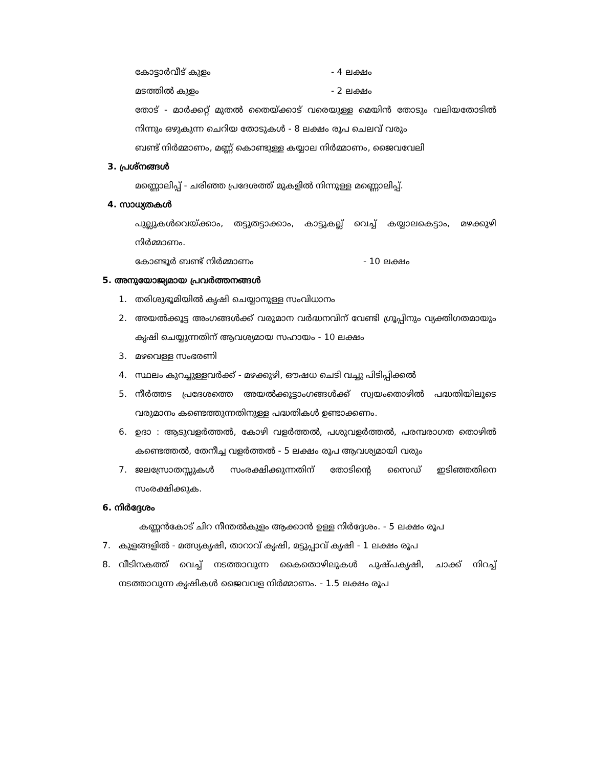കോട്ടാർവീട് കുളം - 4 ലക്ഷം
മടത്തിൽ കുളം - 2 ലക്ഷം
തോട് - മാർക്കറ്റ് മുതൽ തൈയ്ക്കാട് വരെയുള്ള മെയിൻ തോടും വലിയതോടിൽ നിന്നും ഒഴുകുന്ന ചെറിയ തോടുകൾ - 8 ലക്ഷം രൂപ ചെലവ് വരും
ബണ്ട് നിർമ്മാണം, മണ്ണ് കൊണ്ടുള്ള കയ്യാല നിർമ്മാണം, ജൈവവേലി
3. പ്രശ്നങ്ങൾ
മണ്ണൊലിപ്പ് - ചരിഞ്ഞ പ്രദേശത്ത് മുകളിൽ നിന്നുള്ള മണ്ണൊലിപ്പ്.
4. സാധ്യതകൾ
പുല്ലുകൾവെയ്ക്കാം, തട്ടുതട്ടാക്കാം, കാട്ടുകല്ല് വെച്ച് കയ്യാലകെട്ടാം, മഴക്കുഴി നിർമ്മാണം.
കോണ്ടൂർ ബണ്ട് നിർമ്മാണം - 10 ലക്ഷം
5. അനുയോജ്യമായ പ്രവർത്തനങ്ങൾ
1. തരിശുഭൂമിയിൽ കൃഷി ചെയ്യാനുള്ള സംവിധാനം
2. അയൽക്കൂട്ട അംഗങ്ങൾക്ക് വരുമാന വർദ്ധനവിന് വേണ്ടി ഗ്രൂപ്പിനും വ്യക്തിഗതമായും കൃഷി ചെയ്യുന്നതിന് ആവശ്യമായ സഹായം - 10 ലക്ഷം
3. മഴവെള്ള സംഭരണി
4. സ്ഥലം കുറച്ചുള്ളവർക്ക് - മഴക്കുഴി, ഔഷധ ചെടി വച്ചു പിടിപ്പിക്കൽ
5. നീർത്തട പ്രദേശത്തെ അയൽക്കൂട്ടാംഗങ്ങൾക്ക് സ്വയംതൊഴിൽ പദ്ധതിയിലൂടെ വരുമാനം കണ്ടെത്തുന്നതിനുള്ള പദ്ധതികൾ ഉണ്ടാക്കണം.
6. ഉദാ : ആടുവളർത്തൽ, കോഴി വളർത്തൽ, പശുവളർത്തൽ, പരമ്പരാഗത തൊഴിൽ കണ്ടെത്തൽ, തേനീച്ച വളർത്തൽ - 5 ലക്ഷം രൂപ ആവശ്യമായി വരും
7. ജലസ്രോതസ്സുകൾ സംരക്ഷിക്കുന്നതിന് തോടിന്റെ സൈഡ് ഇടിഞ്ഞതിനെ സംരക്ഷിക്കുക.
6. നിർദ്ദേശം
കണ്ണൻകോട് ചിറ നീന്തൽകുളം ആക്കാൻ ഉള്ള നിർദ്ദേശം. - 5 ലക്ഷം രൂപ
7. കുളങ്ങളിൽ - മത്സ്യകൃഷി, താറാവ് കൃഷി, മട്ടുപ്പാവ് കൃഷി - 1 ലക്ഷം രൂപ
8. വീടിനകത്ത് വെച്ച് നടത്താവുന്ന കൈതൊഴിലുകൾ പുഷ്പകൃഷി, ചാക്ക് നിറച്ച് നടത്താവുന്ന കൃഷികൾ ജൈവവള നിർമ്മാണം. - 1.5 ലക്ഷം രൂപ